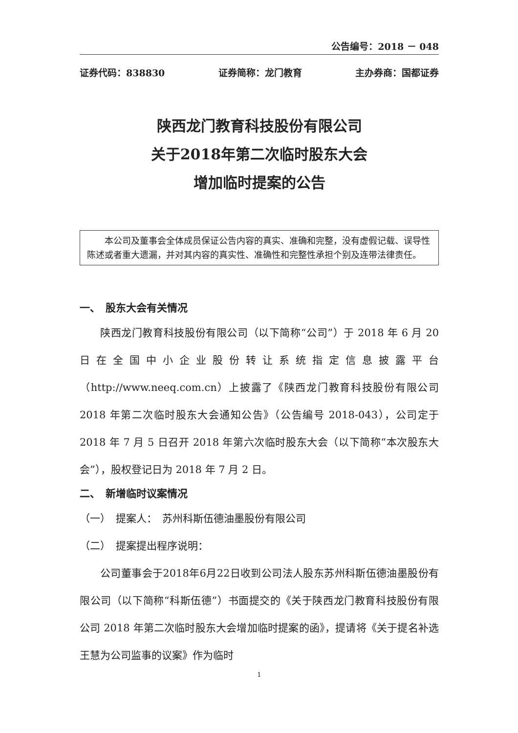公告编号：2018 － 048
证券代码：838830 证券简称：龙门教育 主办券商：国都证券
陕西龙门教育科技股份有限公司
关于2018年第二次临时股东大会
增加临时提案的公告
本公司及董事会全体成员保证公告内容的真实、准确和完整，没有虚假记载、误导性陈述或者重大遗漏，并对其内容的真实性、准确性和完整性承担个别及连带法律责任。
一、　股东大会有关情况
陕西龙门教育科技股份有限公司（以下简称“公司”）于 2018 年 6 月 20 日在全国中小企业股份转让系统指定信息披露平台（http://www.neeq.com.cn）上披露了《陕西龙门教育科技股份有限公司 2018 年第二次临时股东大会通知公告》（公告编号 2018-043），公司定于 2018 年 7 月 5 日召开 2018 年第六次临时股东大会（以下简称“本次股东大会”），股权登记日为 2018 年 7 月 2 日。
二、　新增临时议案情况
（一）　提案人：　苏州科斯伍德油墨股份有限公司
（二）　提案提出程序说明：
公司董事会于2018年6月22日收到公司法人股东苏州科斯伍德油墨股份有限公司（以下简称“科斯伍德”）书面提交的《关于陕西龙门教育科技股份有限公司 2018 年第二次临时股东大会增加临时提案的函》，提请将《关于提名补选王慧为公司监事的议案》作为临时
1